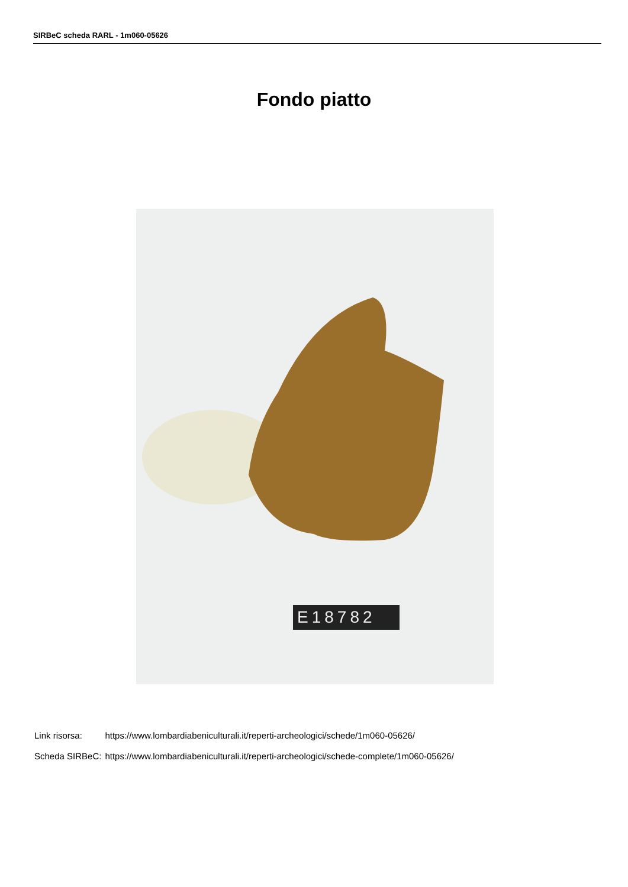SIRBeC scheda RARL - 1m060-05626
Fondo piatto
E18782
| Link risorsa: | https://www.lombardiabeniculturali.it/reperti-archeologici/schede/1m060-05626/ |
| Scheda SIRBeC: | https://www.lombardiabeniculturali.it/reperti-archeologici/schede-complete/1m060-05626/ |